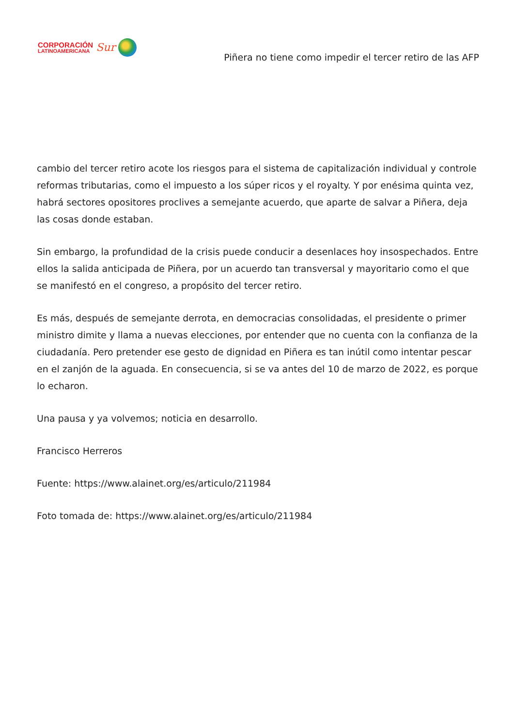CORPORACIÓN
LATINOAMERICANA
Sur
Piñera no tiene como impedir el tercer retiro de las AFP
cambio del tercer retiro acote los riesgos para el sistema de capitalización individual y controle reformas tributarias, como el impuesto a los súper ricos y el royalty. Y por enésima quinta vez, habrá sectores opositores proclives a semejante acuerdo, que aparte de salvar a Piñera, deja las cosas donde estaban.
Sin embargo, la profundidad de la crisis puede conducir a desenlaces hoy insospechados. Entre ellos la salida anticipada de Piñera, por un acuerdo tan transversal y mayoritario como el que se manifestó en el congreso, a propósito del tercer retiro.
Es más, después de semejante derrota, en democracias consolidadas, el presidente o primer ministro dimite y llama a nuevas elecciones, por entender que no cuenta con la confianza de la ciudadanía. Pero pretender ese gesto de dignidad en Piñera es tan inútil como intentar pescar en el zanjón de la aguada. En consecuencia, si se va antes del 10 de marzo de 2022, es porque lo echaron.
Una pausa y ya volvemos; noticia en desarrollo.
Francisco Herreros
Fuente: https://www.alainet.org/es/articulo/211984
Foto tomada de: https://www.alainet.org/es/articulo/211984